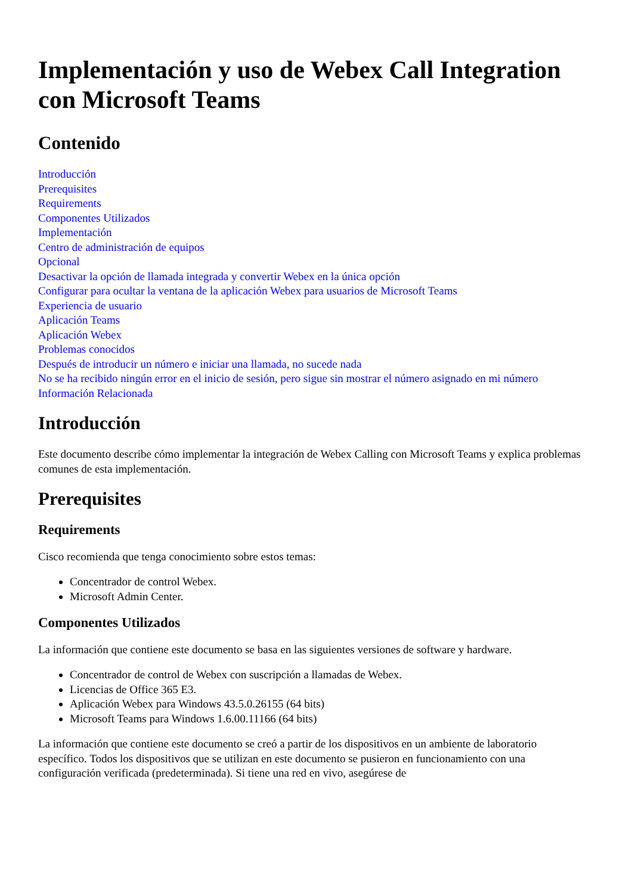Implementación y uso de Webex Call Integration con Microsoft Teams
Contenido
Introducción
Prerequisites
Requirements
Componentes Utilizados
Implementación
Centro de administración de equipos
Opcional
Desactivar la opción de llamada integrada y convertir Webex en la única opción
Configurar para ocultar la ventana de la aplicación Webex para usuarios de Microsoft Teams
Experiencia de usuario
Aplicación Teams
Aplicación Webex
Problemas conocidos
Después de introducir un número e iniciar una llamada, no sucede nada
No se ha recibido ningún error en el inicio de sesión, pero sigue sin mostrar el número asignado en mi número
Información Relacionada
Introducción
Este documento describe cómo implementar la integración de Webex Calling con Microsoft Teams y explica problemas comunes de esta implementación.
Prerequisites
Requirements
Cisco recomienda que tenga conocimiento sobre estos temas:
Concentrador de control Webex.
Microsoft Admin Center.
Componentes Utilizados
La información que contiene este documento se basa en las siguientes versiones de software y hardware.
Concentrador de control de Webex con suscripción a llamadas de Webex.
Licencias de Office 365 E3.
Aplicación Webex para Windows 43.5.0.26155 (64 bits)
Microsoft Teams para Windows 1.6.00.11166 (64 bits)
La información que contiene este documento se creó a partir de los dispositivos en un ambiente de laboratorio específico. Todos los dispositivos que se utilizan en este documento se pusieron en funcionamiento con una configuración verificada (predeterminada). Si tiene una red en vivo, asegúrese de